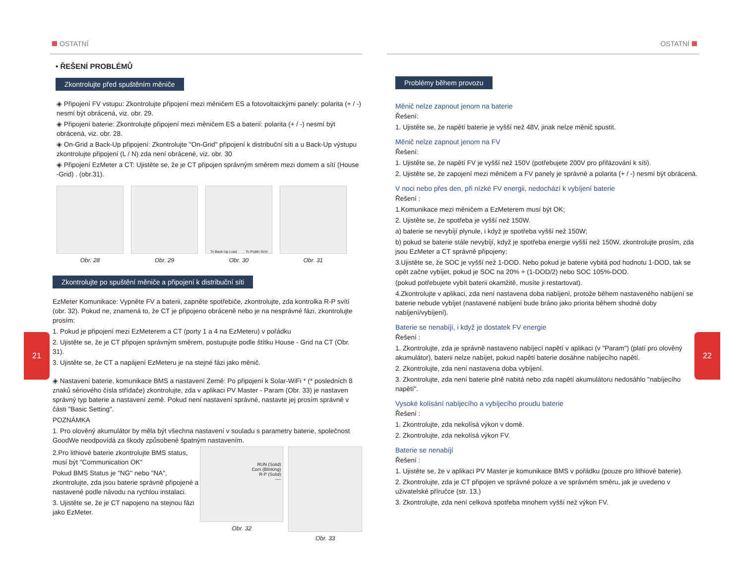21 22
OSTATNÍ
• ŘEŠENÍ PROBLÉMŮ
Zkontrolujte před spuštěním měniče
◈ Připojení FV vstupu: Zkontrolujte připojení mezi měničem ES a fotovoltaickými panely: polarita (+ / -) nesmí být obrácená, viz. obr. 29.
◈ Připojení baterie: Zkontrolujte připojení mezi měničem ES a baterií: polarita (+ / -) nesmí být obrácená, viz. obr. 28.
◈ On-Grid a Back-Up připojení: Zkontrolujte "On-Grid" připojení k distribuční síti a u Back-Up výstupu zkontrolujte připojení (L / N) zda není obrácené, viz. obr. 30
◈ Připojení EzMeter a CT: Ujistěte se, že je CT připojen správným směrem mezi domem a sítí (House -Grid) . (obr.31).
Obr. 28 Obr. 29
To Back-Up Load To Public Grid
Obr. 30
Obr. 31
Zkontrolujte po spuštění měniče a připojení k distribuční síti
EzMeter Komunikace: Vypněte FV a baterii, zapněte spotřebiče, zkontrolujte, zda kontrolka R-P svítí (obr. 32). Pokud ne, znamená to, že CT je připojeno obráceně nebo je na nesprávné fázi, zkontrolujte prosím:
1. Pokud je připojení mezi EzMeterem a CT (porty 1 a 4 na EzMeteru) v pořádku
2. Ujistěte se, že je CT připojen správným směrem, postupujte podle štítku House - Grid na CT (Obr. 31).
3. Ujistěte se, že CT a napájení EzMeteru je na stejné fázi jako měnič.
◈ Nastavení baterie, komunikace BMS a nastavení Země: Po připojení k Solar-WiFi * (* posledních 8 znaků sériového čísla střídače) zkontrolujte, zda v aplikaci PV Master - Param (Obr. 33) je nastaven správný typ baterie a nastavení země. Pokud není nastavení správné, nastavte jej prosím správně v části "Basic Setting".
POZNÁMKA
1. Pro olověný akumulátor by měla být všechna nastavení v souladu s parametry baterie, společnost GoodWe neodpovídá za škody způsobené špatným nastavením.
2.Pro lithiové baterie zkontrolujte BMS status, musí být "Communication OK"
Pokud BMS Status je "NG" nebo "NA", zkontrolujte, zda jsou baterie správně připojené a nastavené podle návodu na rychlou instalaci.
3. Ujistěte se, že je CT napojeno na stejnou fázi jako EzMeter.
RUN (Solid)
Com (Blinking)
R-P (Solid)
----
Obr. 32
Obr. 33
OSTATNÍ
Problémy během provozu
Měnič nelze zapnout jenom na baterie
Řešení:
1. Ujistěte se, že napětí baterie je vyšší než 48V, jinak nelze měnič spustit.
Měnič nelze zapnout jenom na FV
Řešení:
1. Ujistěte se, že napětí FV je vyšší než 150V (potřebujete 200V pro přifázování k síti).
2. Ujistěte se, že zapojení mezi měničem a FV panely je správné a polarita (+ / -) nesmí být obrácená.
V noci nebo přes den, při nízké FV energii, nedochází k vybíjení baterie
Řešení :
1.Komunikace mezi měničem a EzMeterem musí být OK;
2. Ujistěte se, že spotřeba je vyšší než 150W.
a) baterie se nevybíjí plynule, i když je spotřeba vyšší než 150W;
b) pokud se baterie stále nevybíjí, když je spotřeba energie vyšší než 150W, zkontrolujte prosím, zda jsou EzMeter a CT správně připojeny;
3.Ujistěte se, že SOC je vyšší než 1-DOD. Nebo pokud je baterie vybitá pod hodnotu 1-DOD, tak se opět začne vybíjet, pokud je SOC na 20% + (1-DOD/2) nebo SOC 105%-DOD.
(pokud potřebujete vybít baterii okamžitě, musíte ji restartovat).
4.Zkontrolujte v aplikaci, zda není nastavena doba nabíjení, protože během nastaveného nabíjení se baterie nebude vybíjet (nastavené nabíjení bude bráno jako priorita během shodné doby nabíjení/vybíjení).
Baterie se nenabíjí, i když je dostatek FV energie
Řešení :
1. Zkontrolujte, zda je správně nastaveno nabíjecí napětí v aplikaci (v "Param") (platí pro olověný akumulátor), baterii nelze nabíjet, pokud napětí baterie dosáhne nabíjecího napětí.
2. Zkontrolujte, zda není nastavena doba vybíjení.
3. Zkontrolujte, zda není baterie plně nabitá nebo zda napětí akumulátoru nedosáhlo "nabíjecího napětí".
Vysoké kolísání nabíjecího a vybíjecího proudu baterie
Řešení :
1. Zkontrolujte, zda nekolísá výkon v domě.
2. Zkontrolujte, zda nekolísá výkon FV.
Baterie se nenabíjí
Řešení :
1. Ujistěte se, že v aplikaci PV Master je komunikace BMS v pořádku (pouze pro lithiové baterie).
2. Zkontrolujte, zda je CT připojen ve správné poloze a ve správném směru, jak je uvedeno v uživatelské příručce (str. 13.)
3. Zkontrolujte, zda není celková spotřeba mnohem vyšší než výkon FV.